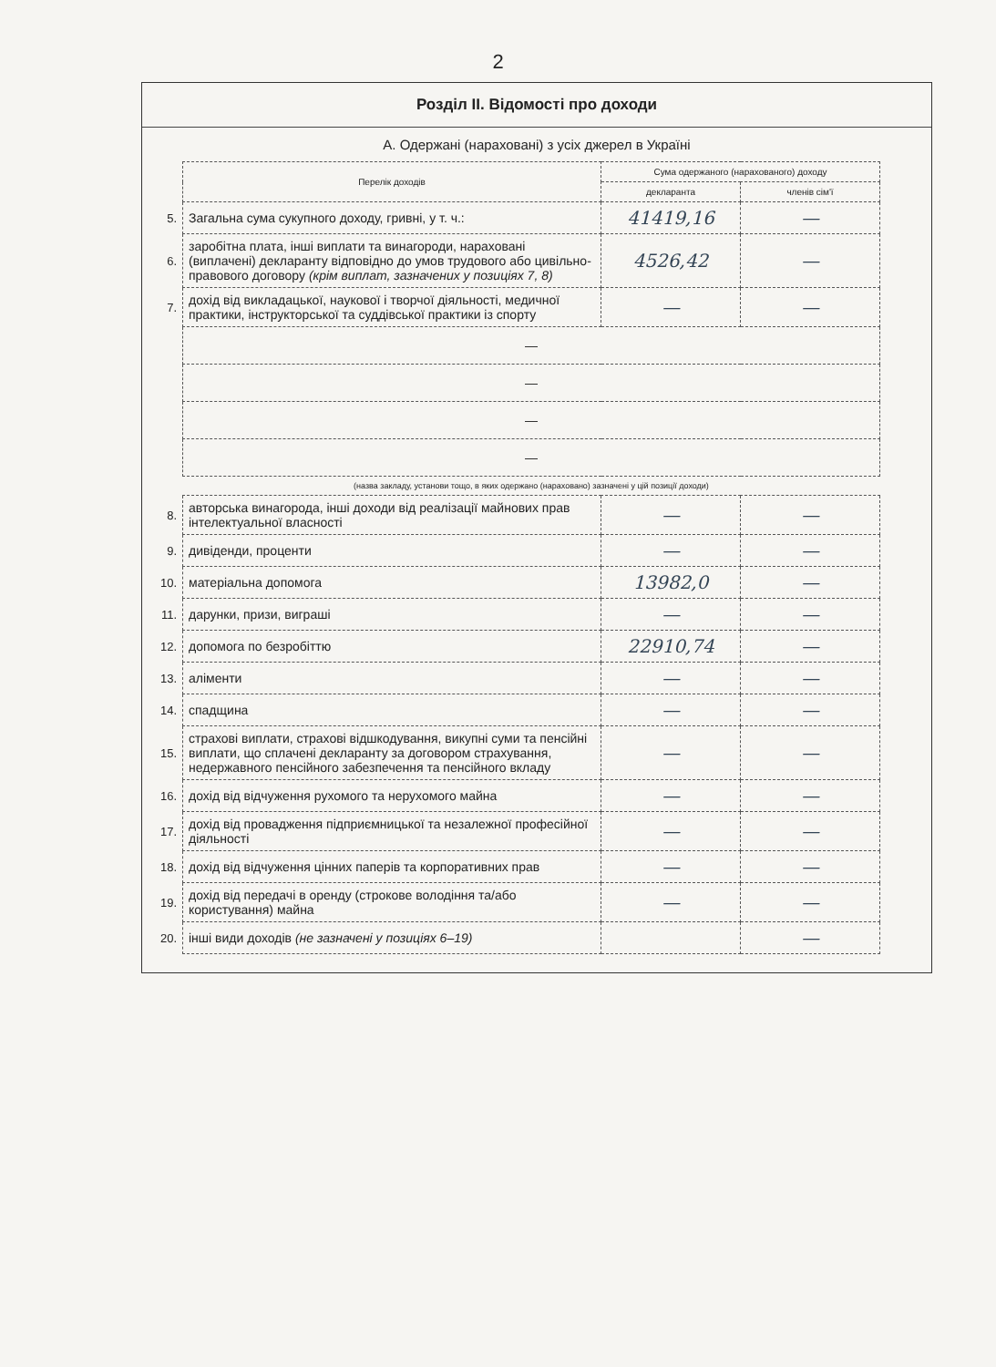2
Розділ ІІ. Відомості про доходи
А. Одержані (нараховані) з усіх джерел в Україні
| | Перелік доходів | Сума одержаного (нарахованого) доходу | |
| | | декларанта | членів сім'ї |
| 5. | Загальна сума сукупного доходу, гривні, у т. ч.: | 41419,16 | — |
| 6. | заробітна плата, інші виплати та винагороди, нараховані (виплачені) декларанту відповідно до умов трудового або цивільно-правового договору (крім виплат, зазначених у позиціях 7, 8) | 4526,42 | — |
| 7. | дохід від викладацької, наукової і творчої діяльності, медичної практики, інструкторської та суддівської практики із спорту | — | — |
| | — | | |
| | — | | |
| | — | | |
| | — | | |
| | (назва закладу, установи тощо, в яких одержано (нараховано) зазначені у цій позиції доходи) | | |
| 8. | авторська винагорода, інші доходи від реалізації майнових прав інтелектуальної власності | — | — |
| 9. | дивіденди, проценти | — | — |
| 10. | матеріальна допомога | 13982,0 | — |
| 11. | дарунки, призи, виграші | — | — |
| 12. | допомога по безробіттю | 22910,74 | — |
| 13. | аліменти | — | — |
| 14. | спадщина | — | — |
| 15. | страхові виплати, страхові відшкодування, викупні суми та пенсійні виплати, що сплачені декларанту за договором страхування, недержавного пенсійного забезпечення та пенсійного вкладу | — | — |
| 16. | дохід від відчуження рухомого та нерухомого майна | — | — |
| 17. | дохід від провадження підприємницької та незалежної професійної діяльності | — | — |
| 18. | дохід від відчуження цінних паперів та корпоративних прав | — | — |
| 19. | дохід від передачі в оренду (строкове володіння та/або користування) майна | — | — |
| 20. | інші види доходів (не зазначені у позиціях 6–19) | | — |